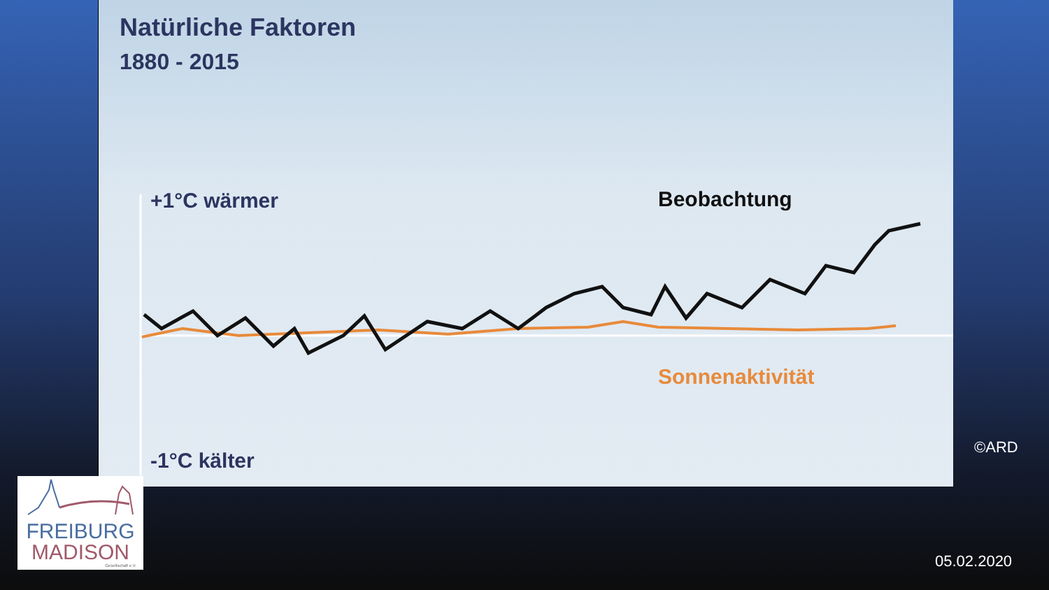Natürliche Faktoren
1880 - 2015
+1°C wärmer Beobachtung
Sonnenaktivität
-1°C kälter
FREIBURG
MADISON
Gesellschaft e.V.
©ARD
05.02.2020